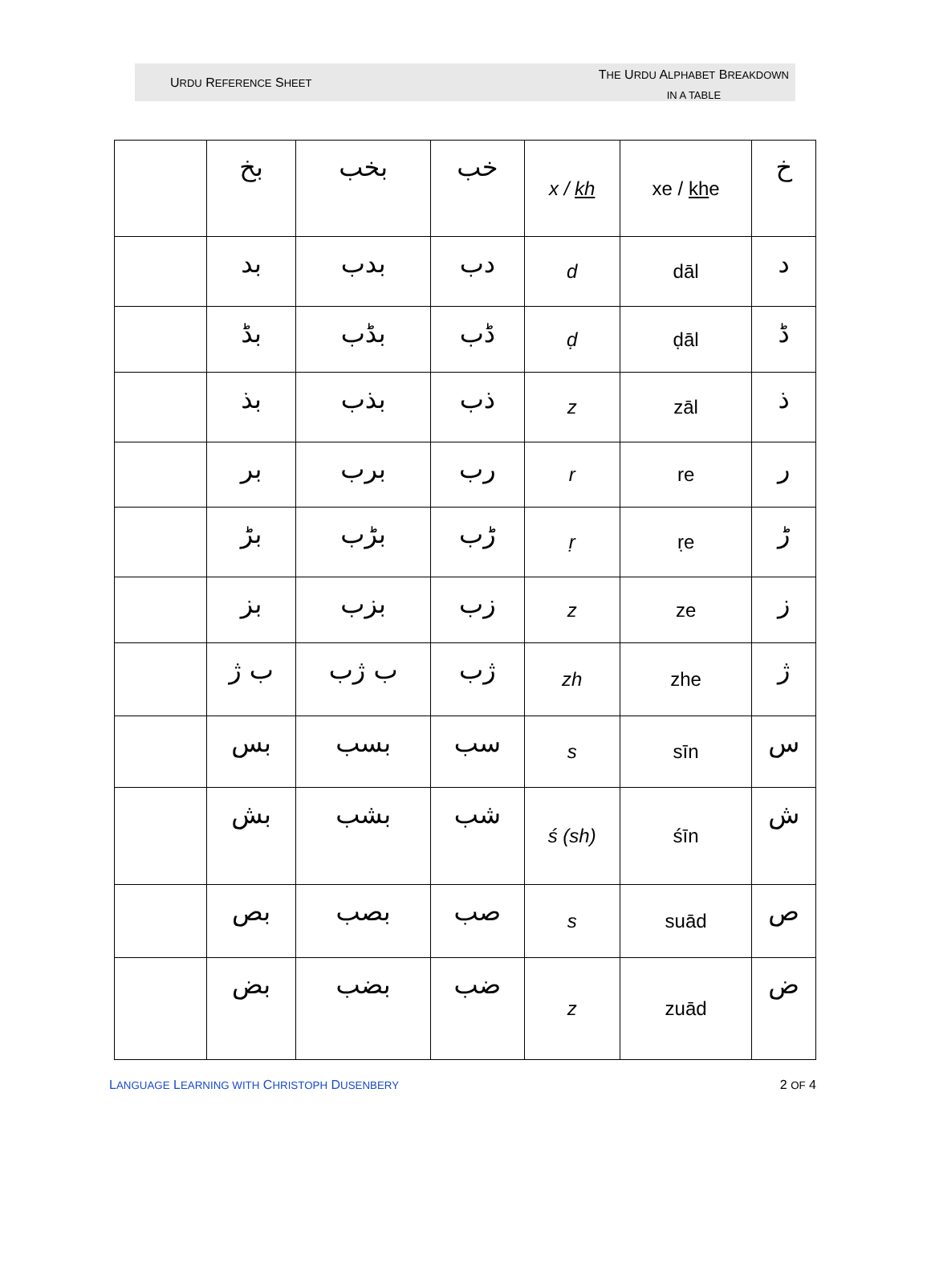URDU REFERENCE SHEET
THE URDU ALPHABET BREAKDOWN
IN A TABLE
| | بخ | بخب | خب | x / kh | xe / kh e | خ |
| | بد | بدب | دب | d | dāl | د |
| | بڈ | بڈب | ڈب | ḍ | ḍāl | ڈ |
| | بذ | بذب | ذب | z | zāl | ذ |
| | بر | برب | رب | r | re | ر |
| | بڑ | بڑب | ڑب | ṛ | ṛe | ڑ |
| | بز | بزب | زب | z | ze | ز |
| | ب ژ | ب ژب | ژب | zh | zhe | ژ |
| | بس | بسب | سب | s | sīn | س |
| | بش | بشب | شب | ś (sh) | śīn | ش |
| | بص | بصب | صب | s | suād | ص |
| | بض | بضب | ضب | z | zuād | ض |
LANGUAGE LEARNING WITH CHRISTOPH DUSENBERY 2 OF 4